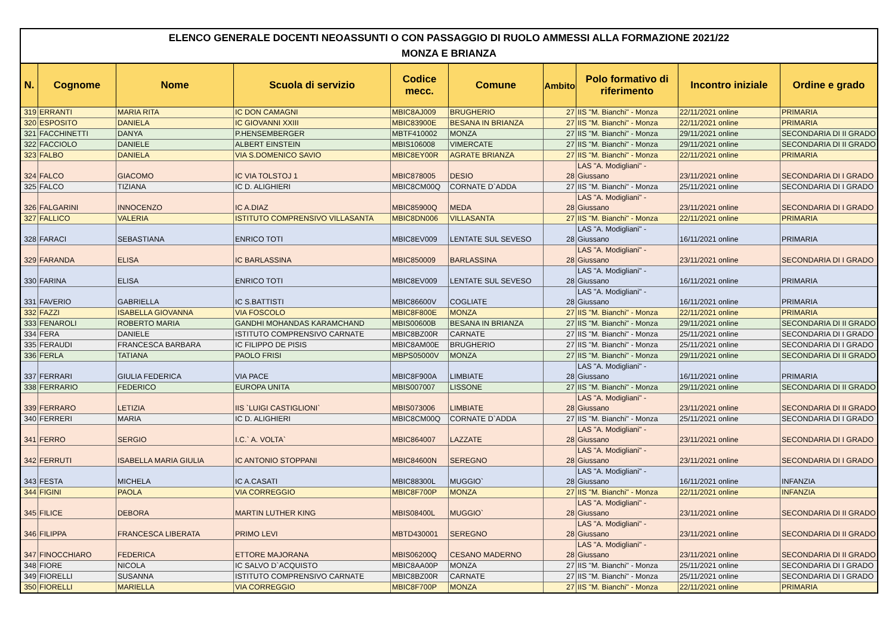ELENCO GENERALE DOCENTI NEOASSUNTI O CON PASSAGGIO DI RUOLO AMMESSI ALLA FORMAZIONE 2021/22
MONZA E BRIANZA
| N. | Cognome | Nome | Scuola di servizio | Codice mecc. | Comune | Ambito | Polo formativo di riferimento | Incontro iniziale | Ordine e grado |
| --- | --- | --- | --- | --- | --- | --- | --- | --- | --- |
| 319 | ERRANTI | MARIA RITA | IC DON CAMAGNI | MBIC8AJ009 | BRUGHERIO | 27 | IIS "M. Bianchi" - Monza | 22/11/2021 online | PRIMARIA |
| 320 | ESPOSITO | DANIELA | IC GIOVANNI XXIII | MBIC83900E | BESANA IN BRIANZA | 27 | IIS "M. Bianchi" - Monza | 22/11/2021 online | PRIMARIA |
| 321 | FACCHINETTI | DANYA | P.HENSEMBERGER | MBTF410002 | MONZA | 27 | IIS "M. Bianchi" - Monza | 29/11/2021 online | SECONDARIA DI II GRADO |
| 322 | FACCIOLO | DANIELE | ALBERT EINSTEIN | MBIS106008 | VIMERCATE | 27 | IIS "M. Bianchi" - Monza | 29/11/2021 online | SECONDARIA DI II GRADO |
| 323 | FALBO | DANIELA | VIA S.DOMENICO SAVIO | MBIC8EY00R | AGRATE BRIANZA | 27 | IIS "M. Bianchi" - Monza | 22/11/2021 online | PRIMARIA |
| 324 | FALCO | GIACOMO | IC VIA TOLSTOJ 1 | MBIC878005 | DESIO | 28 | LAS "A. Modigliani" - Giussano | 23/11/2021 online | SECONDARIA DI I GRADO |
| 325 | FALCO | TIZIANA | IC D. ALIGHIERI | MBIC8CM00Q | CORNATE D`ADDA | 27 | IIS "M. Bianchi" - Monza | 25/11/2021 online | SECONDARIA DI I GRADO |
| 326 | FALGARINI | INNOCENZO | IC A.DIAZ | MBIC85900Q | MEDA | 28 | LAS "A. Modigliani" - Giussano | 23/11/2021 online | SECONDARIA DI I GRADO |
| 327 | FALLICO | VALERIA | ISTITUTO COMPRENSIVO VILLASANTA | MBIC8DN006 | VILLASANTA | 27 | IIS "M. Bianchi" - Monza | 22/11/2021 online | PRIMARIA |
| 328 | FARACI | SEBASTIANA | ENRICO TOTI | MBIC8EV009 | LENTATE SUL SEVESO | 28 | LAS "A. Modigliani" - Giussano | 16/11/2021 online | PRIMARIA |
| 329 | FARANDA | ELISA | IC BARLASSINA | MBIC850009 | BARLASSINA | 28 | LAS "A. Modigliani" - Giussano | 23/11/2021 online | SECONDARIA DI I GRADO |
| 330 | FARINA | ELISA | ENRICO TOTI | MBIC8EV009 | LENTATE SUL SEVESO | 28 | LAS "A. Modigliani" - Giussano | 16/11/2021 online | PRIMARIA |
| 331 | FAVERIO | GABRIELLA | IC S.BATTISTI | MBIC86600V | COGLIATE | 28 | LAS "A. Modigliani" - Giussano | 16/11/2021 online | PRIMARIA |
| 332 | FAZZI | ISABELLA GIOVANNA | VIA FOSCOLO | MBIC8F800E | MONZA | 27 | IIS "M. Bianchi" - Monza | 22/11/2021 online | PRIMARIA |
| 333 | FENAROLI | ROBERTO MARIA | GANDHI MOHANDAS KARAMCHAND | MBIS00600B | BESANA IN BRIANZA | 27 | IIS "M. Bianchi" - Monza | 29/11/2021 online | SECONDARIA DI II GRADO |
| 334 | FERA | DANIELE | ISTITUTO COMPRENSIVO CARNATE | MBIC8BZ00R | CARNATE | 27 | IIS "M. Bianchi" - Monza | 25/11/2021 online | SECONDARIA DI I GRADO |
| 335 | FERAUDI | FRANCESCA BARBARA | IC FILIPPO DE PISIS | MBIC8AM00E | BRUGHERIO | 27 | IIS "M. Bianchi" - Monza | 25/11/2021 online | SECONDARIA DI I GRADO |
| 336 | FERLA | TATIANA | PAOLO FRISI | MBPS05000V | MONZA | 27 | IIS "M. Bianchi" - Monza | 29/11/2021 online | SECONDARIA DI II GRADO |
| 337 | FERRARI | GIULIA FEDERICA | VIA PACE | MBIC8F900A | LIMBIATE | 28 | LAS "A. Modigliani" - Giussano | 16/11/2021 online | PRIMARIA |
| 338 | FERRARIO | FEDERICO | EUROPA UNITA | MBIS007007 | LISSONE | 27 | IIS "M. Bianchi" - Monza | 29/11/2021 online | SECONDARIA DI II GRADO |
| 339 | FERRARO | LETIZIA | IIS `LUIGI CASTIGLIONI` | MBIS073006 | LIMBIATE | 28 | LAS "A. Modigliani" - Giussano | 23/11/2021 online | SECONDARIA DI II GRADO |
| 340 | FERRERI | MARIA | IC D. ALIGHIERI | MBIC8CM00Q | CORNATE D`ADDA | 27 | IIS "M. Bianchi" - Monza | 25/11/2021 online | SECONDARIA DI I GRADO |
| 341 | FERRO | SERGIO | I.C.` A. VOLTA` | MBIC864007 | LAZZATE | 28 | LAS "A. Modigliani" - Giussano | 23/11/2021 online | SECONDARIA DI I GRADO |
| 342 | FERRUTI | ISABELLA MARIA GIULIA | IC ANTONIO STOPPANI | MBIC84600N | SEREGNO | 28 | LAS "A. Modigliani" - Giussano | 23/11/2021 online | SECONDARIA DI I GRADO |
| 343 | FESTA | MICHELA | IC A.CASATI | MBIC88300L | MUGGIO` | 28 | LAS "A. Modigliani" - Giussano | 16/11/2021 online | INFANZIA |
| 344 | FIGINI | PAOLA | VIA CORREGGIO | MBIC8F700P | MONZA | 27 | IIS "M. Bianchi" - Monza | 22/11/2021 online | INFANZIA |
| 345 | FILICE | DEBORA | MARTIN LUTHER KING | MBIS08400L | MUGGIO` | 28 | LAS "A. Modigliani" - Giussano | 23/11/2021 online | SECONDARIA DI II GRADO |
| 346 | FILIPPA | FRANCESCA LIBERATA | PRIMO LEVI | MBTD430001 | SEREGNO | 28 | LAS "A. Modigliani" - Giussano | 23/11/2021 online | SECONDARIA DI II GRADO |
| 347 | FINOCCHIARO | FEDERICA | ETTORE MAJORANA | MBIS06200Q | CESANO MADERNO | 28 | LAS "A. Modigliani" - Giussano | 23/11/2021 online | SECONDARIA DI II GRADO |
| 348 | FIORE | NICOLA | IC SALVO D`ACQUISTO | MBIC8AA00P | MONZA | 27 | IIS "M. Bianchi" - Monza | 25/11/2021 online | SECONDARIA DI I GRADO |
| 349 | FIORELLI | SUSANNA | ISTITUTO COMPRENSIVO CARNATE | MBIC8BZ00R | CARNATE | 27 | IIS "M. Bianchi" - Monza | 25/11/2021 online | SECONDARIA DI I GRADO |
| 350 | FIORELLI | MARIELLA | VIA CORREGGIO | MBIC8F700P | MONZA | 27 | IIS "M. Bianchi" - Monza | 22/11/2021 online | PRIMARIA |